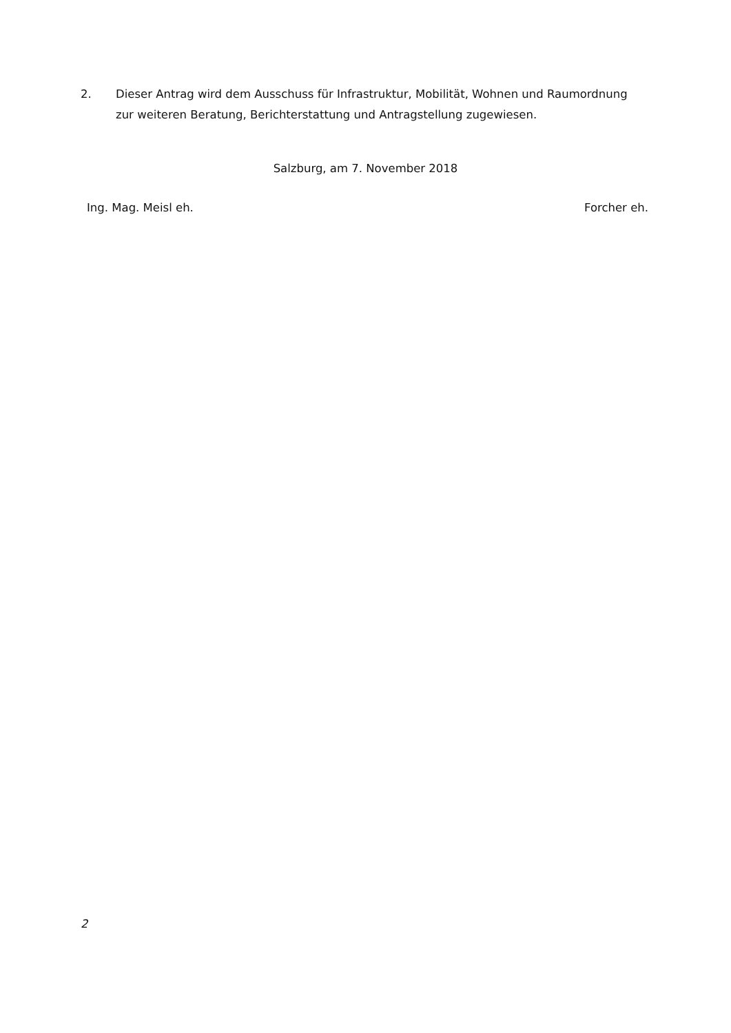2. Dieser Antrag wird dem Ausschuss für Infrastruktur, Mobilität, Wohnen und Raumordnung zur weiteren Beratung, Berichterstattung und Antragstellung zugewiesen.
Salzburg, am 7. November 2018
Ing. Mag. Meisl eh. Forcher eh.
2